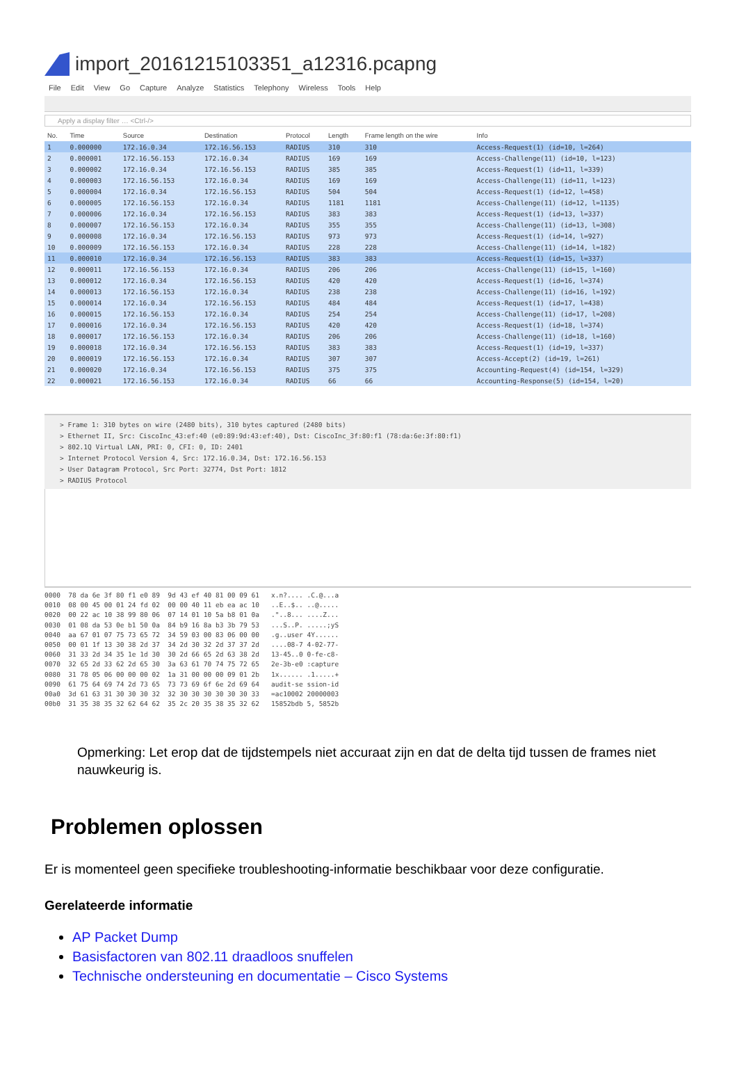import_20161215103351_a12316.pcapng
File Edit View Go Capture Analyze Statistics Telephony Wireless Tools Help
Apply a display filter … <Ctrl-/>
| No. | Time | Source | Destination | Protocol | Length | Frame length on the wire | Info |
| --- | --- | --- | --- | --- | --- | --- | --- |
| 1 | 0.000000 | 172.16.0.34 | 172.16.56.153 | RADIUS | 310 | 310 | Access-Request(1) (id=10, l=264) |
| 2 | 0.000001 | 172.16.56.153 | 172.16.0.34 | RADIUS | 169 | 169 | Access-Challenge(11) (id=10, l=123) |
| 3 | 0.000002 | 172.16.0.34 | 172.16.56.153 | RADIUS | 385 | 385 | Access-Request(1) (id=11, l=339) |
| 4 | 0.000003 | 172.16.56.153 | 172.16.0.34 | RADIUS | 169 | 169 | Access-Challenge(11) (id=11, l=123) |
| 5 | 0.000004 | 172.16.0.34 | 172.16.56.153 | RADIUS | 504 | 504 | Access-Request(1) (id=12, l=458) |
| 6 | 0.000005 | 172.16.56.153 | 172.16.0.34 | RADIUS | 1181 | 1181 | Access-Challenge(11) (id=12, l=1135) |
| 7 | 0.000006 | 172.16.0.34 | 172.16.56.153 | RADIUS | 383 | 383 | Access-Request(1) (id=13, l=337) |
| 8 | 0.000007 | 172.16.56.153 | 172.16.0.34 | RADIUS | 355 | 355 | Access-Challenge(11) (id=13, l=308) |
| 9 | 0.000008 | 172.16.0.34 | 172.16.56.153 | RADIUS | 973 | 973 | Access-Request(1) (id=14, l=927) |
| 10 | 0.000009 | 172.16.56.153 | 172.16.0.34 | RADIUS | 228 | 228 | Access-Challenge(11) (id=14, l=182) |
| 11 | 0.000010 | 172.16.0.34 | 172.16.56.153 | RADIUS | 383 | 383 | Access-Request(1) (id=15, l=337) |
| 12 | 0.000011 | 172.16.56.153 | 172.16.0.34 | RADIUS | 206 | 206 | Access-Challenge(11) (id=15, l=160) |
| 13 | 0.000012 | 172.16.0.34 | 172.16.56.153 | RADIUS | 420 | 420 | Access-Request(1) (id=16, l=374) |
| 14 | 0.000013 | 172.16.56.153 | 172.16.0.34 | RADIUS | 238 | 238 | Access-Challenge(11) (id=16, l=192) |
| 15 | 0.000014 | 172.16.0.34 | 172.16.56.153 | RADIUS | 484 | 484 | Access-Request(1) (id=17, l=438) |
| 16 | 0.000015 | 172.16.56.153 | 172.16.0.34 | RADIUS | 254 | 254 | Access-Challenge(11) (id=17, l=208) |
| 17 | 0.000016 | 172.16.0.34 | 172.16.56.153 | RADIUS | 420 | 420 | Access-Request(1) (id=18, l=374) |
| 18 | 0.000017 | 172.16.56.153 | 172.16.0.34 | RADIUS | 206 | 206 | Access-Challenge(11) (id=18, l=160) |
| 19 | 0.000018 | 172.16.0.34 | 172.16.56.153 | RADIUS | 383 | 383 | Access-Request(1) (id=19, l=337) |
| 20 | 0.000019 | 172.16.56.153 | 172.16.0.34 | RADIUS | 307 | 307 | Access-Accept(2) (id=19, l=261) |
| 21 | 0.000020 | 172.16.0.34 | 172.16.56.153 | RADIUS | 375 | 375 | Accounting-Request(4) (id=154, l=329) |
| 22 | 0.000021 | 172.16.56.153 | 172.16.0.34 | RADIUS | 66 | 66 | Accounting-Response(5) (id=154, l=20) |
> Frame 1: 310 bytes on wire (2480 bits), 310 bytes captured (2480 bits)
> Ethernet II, Src: CiscoInc_43:ef:40 (e0:89:9d:43:ef:40), Dst: CiscoInc_3f:80:f1 (78:da:6e:3f:80:f1)
> 802.1Q Virtual LAN, PRI: 0, CFI: 0, ID: 2401
> Internet Protocol Version 4, Src: 172.16.0.34, Dst: 172.16.56.153
> User Datagram Protocol, Src Port: 32774, Dst Port: 1812
> RADIUS Protocol
0000 78 da 6e 3f 80 f1 e0 89 9d 43 ef 40 81 00 09 61 x.n?.... .C.@...a 0010 08 00 45 00 01 24 fd 02 00 00 40 11 eb ea ac 10 ..E..$.. ..@..... 0020 00 22 ac 10 38 99 80 06 07 14 01 10 5a b8 01 0a ."..8... ....Z... 0030 01 08 da 53 0e b1 50 0a 84 b9 16 8a b3 3b 79 53 ...S..P. .....;yS 0040 aa 67 01 07 75 73 65 72 34 59 03 00 83 06 00 00 .g..user 4Y...... 0050 00 01 1f 13 30 38 2d 37 34 2d 30 32 2d 37 37 2d ....08-7 4-02-77- 0060 31 33 2d 34 35 1e 1d 30 30 2d 66 65 2d 63 38 2d 13-45..0 0-fe-c8- 0070 32 65 2d 33 62 2d 65 30 3a 63 61 70 74 75 72 65 2e-3b-e0 :capture 0080 31 78 05 06 00 00 00 02 1a 31 00 00 00 09 01 2b 1x...... .1.....+ 0090 61 75 64 69 74 2d 73 65 73 73 69 6f 6e 2d 69 64 audit-se ssion-id 00a0 3d 61 63 31 30 30 30 32 32 30 30 30 30 30 30 33 =ac10002 20000003 00b0 31 35 38 35 32 62 64 62 35 2c 20 35 38 35 32 62 15852bdb 5, 5852b
Opmerking: Let erop dat de tijdstempels niet accuraat zijn en dat de delta tijd tussen de frames niet nauwkeurig is.
Problemen oplossen
Er is momenteel geen specifieke troubleshooting-informatie beschikbaar voor deze configuratie.
Gerelateerde informatie
AP Packet Dump
Basisfactoren van 802.11 draadloos snuffelen
Technische ondersteuning en documentatie – Cisco Systems